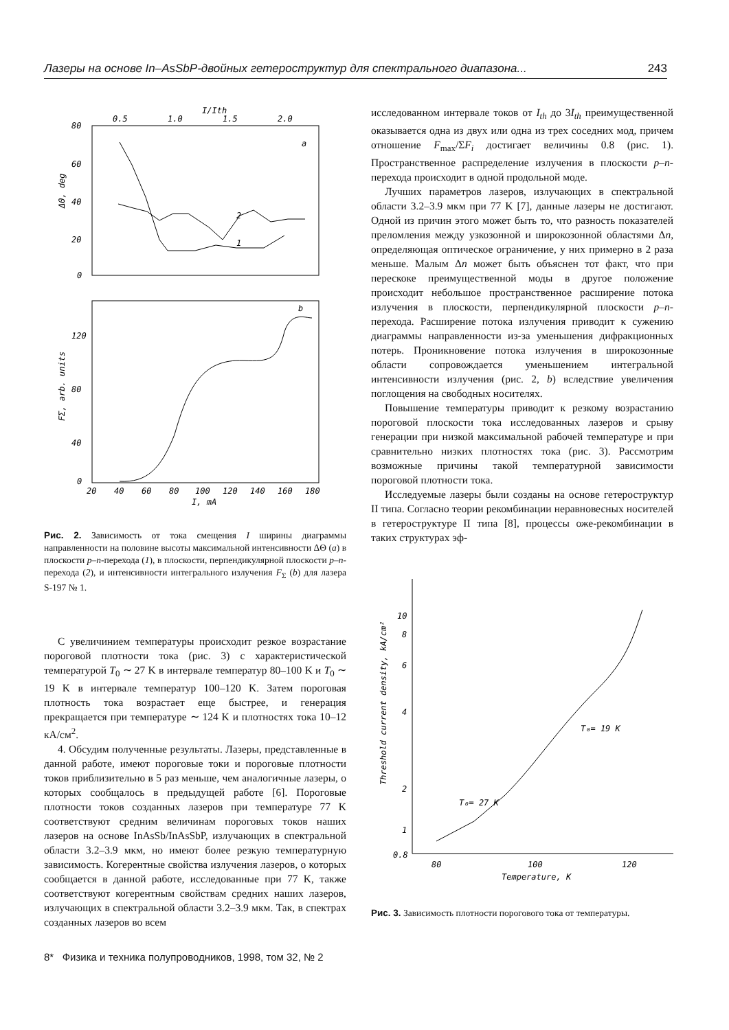Лазеры на основе In–AsSbP-двойных гетероструктур для спектрального диапазона... 243
0.5
1.0
1.5
2.0
I/Ith
80
60
40
20
0
ΔΘ, deg
a
2
1
b
120
80
40
0
FΣ, arb. units
20
40
60
80
100
120
140
160
180
I, mA
Рис. 2. Зависимость от тока смещения I ширины диаграммы направленности на половине высоты максимальной интенсивности ΔΘ (a) в плоскости p–n-перехода (1), в плоскости, перпендикулярной плоскости p–n-перехода (2), и интенсивности интегрального излучения F<sub>Σ</sub> (b) для лазера S-197 № 1.
С увеличинием температуры происходит резкое возрастание пороговой плотности тока (рис. 3) с характеристической температурой T<sub>0</sub> ∼ 27 K в интервале температур 80–100 K и T<sub>0</sub> ∼ 19 K в интервале температур 100–120 K. Затем пороговая плотность тока возрастает еще быстрее, и генерация прекращается при температуре ∼ 124 K и плотностях тока 10–12 кА/см<sup>2</sup>.
4. Обсудим полученные результаты. Лазеры, представленные в данной работе, имеют пороговые токи и пороговые плотности токов приблизительно в 5 раз меньше, чем аналогичные лазеры, о которых сообщалось в предыдущей работе [6]. Пороговые плотности токов созданных лазеров при температуре 77 K соответствуют средним величинам пороговых токов наших лазеров на основе InAsSb/InAsSbP, излучающих в спектральной области 3.2–3.9 мкм, но имеют более резкую температурную зависимость. Когерентные свойства излучения лазеров, о которых сообщается в данной работе, исследованные при 77 K, также соответствуют когерентным свойствам средних наших лазеров, излучающих в спектральной области 3.2–3.9 мкм. Так, в спектрах созданных лазеров во всем
8* Физика и техника полупроводников, 1998, том 32, № 2
исследованном интервале токов от I<sub>th</sub> до 3I<sub>th</sub> преимущественной оказывается одна из двух или одна из трех соседних мод, причем отношение F<sub>max</sub>/ΣF<sub>i</sub> достигает величины 0.8 (рис. 1). Пространственное распределение излучения в плоскости p–n-перехода происходит в одной продольной моде.
Лучших параметров лазеров, излучающих в спектральной области 3.2–3.9 мкм при 77 K [7], данные лазеры не достигают. Одной из причин этого может быть то, что разность показателей преломления между узкозонной и широкозонной областями Δn, определяющая оптическое ограничение, у них примерно в 2 раза меньше. Малым Δn может быть объяснен тот факт, что при перескоке преимущественной моды в другое положение происходит небольшое пространственное расширение потока излучения в плоскости, перпендикулярной плоскости p–n-перехода. Расширение потока излучения приводит к сужению диаграммы направленности из-за уменьшения дифракционных потерь. Проникновение потока излучения в широкозонные области сопровождается уменьшением интегральной интенсивности излучения (рис. 2, b) вследствие увеличения поглощения на свободных носителях.
Повышение температуры приводит к резкому возрастанию пороговой плоскости тока исследованных лазеров и срыву генерации при низкой максимальной рабочей температуре и при сравнительно низких плотностях тока (рис. 3). Рассмотрим возможные причины такой температурной зависимости пороговой плотности тока.
Исследуемые лазеры были созданы на основе гетероструктур II типа. Согласно теории рекомбинации неравновесных носителей в гетероструктуре II типа [8], процессы оже-рекомбинации в таких структурах эф-
10
8
6
4
2
1
0.8
Threshold current density, kA/cm²
T₀= 27 K
T₀= 19 K
80
100
120
Temperature, K
Рис. 3. Зависимость плотности порогового тока от температуры.